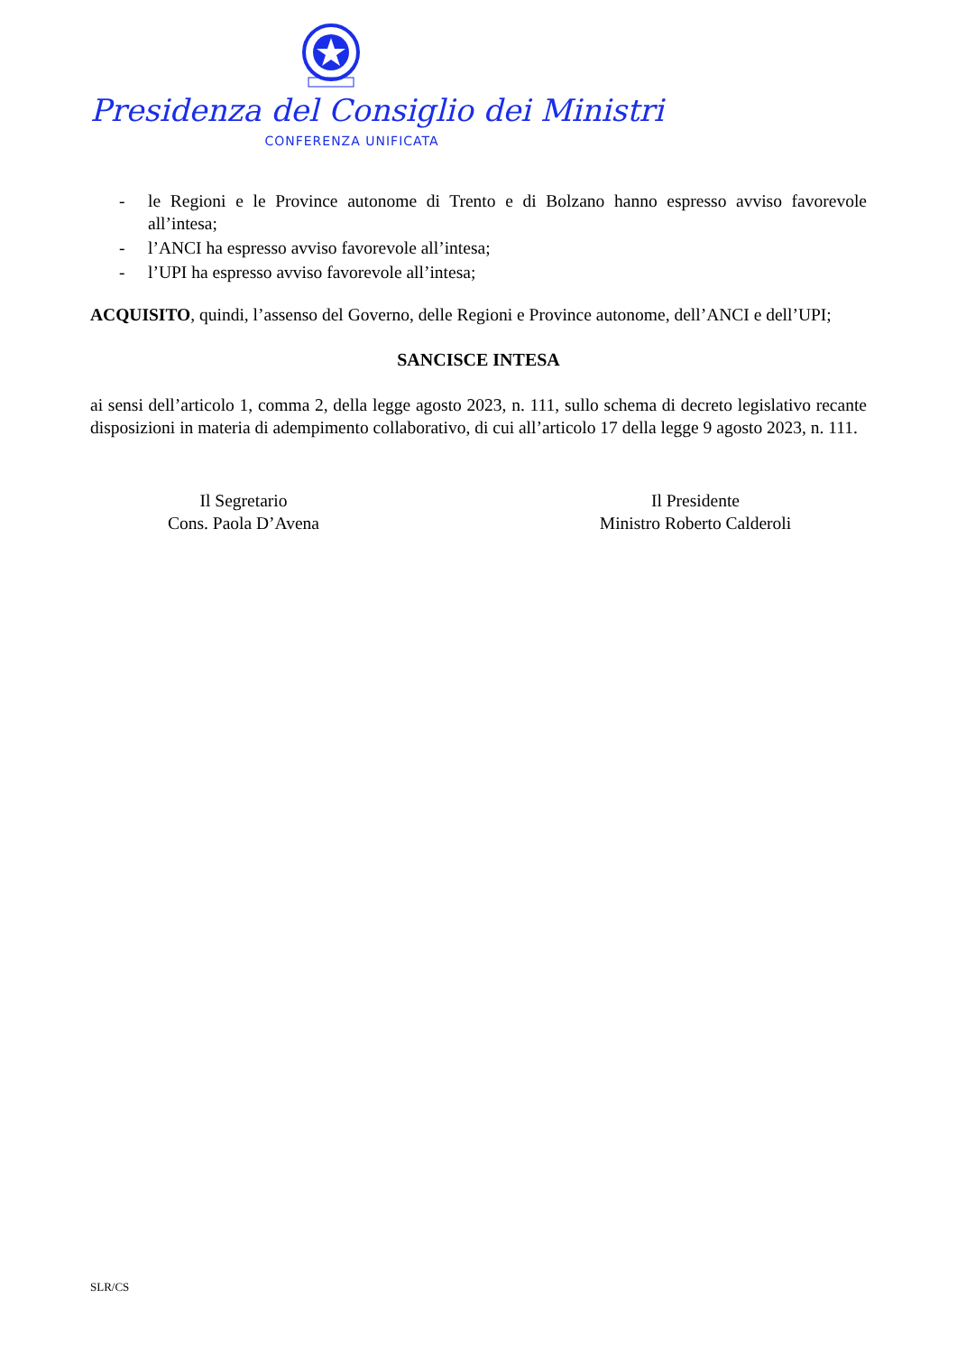Presidenza del Consiglio dei Ministri
CONFERENZA UNIFICATA
- le Regioni e le Province autonome di Trento e di Bolzano hanno espresso avviso favorevole all’intesa;
- l’ANCI ha espresso avviso favorevole all’intesa;
- l’UPI ha espresso avviso favorevole all’intesa;
ACQUISITO, quindi, l’assenso del Governo, delle Regioni e Province autonome, dell’ANCI e dell’UPI;
SANCISCE INTESA
ai sensi dell’articolo 1, comma 2, della legge agosto 2023, n. 111, sullo schema di decreto legislativo recante disposizioni in materia di adempimento collaborativo, di cui all’articolo 17 della legge 9 agosto 2023, n. 111.
Il Segretario
Cons. Paola D’Avena
Il Presidente
Ministro Roberto Calderoli
SLR/CS